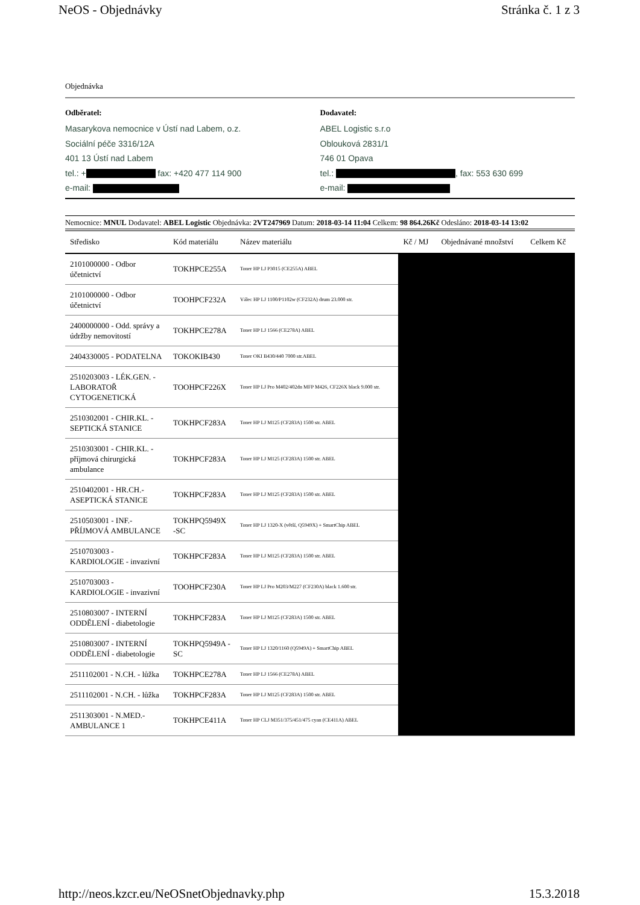NeOS - Objednávky Stránka č. 1 z 3
Objednávka
Odběratel:
Masarykova nemocnice v Ústí nad Labem, o.z.
Sociální péče 3316/12A
401 13 Ústí nad Labem
tel.: + fax: +420 477 114 900
e-mail:
Dodavatel:
ABEL Logistic s.r.o
Oblouková 2831/1
746 01 Opava
tel.: , fax: 553 630 699
e-mail:
Nemocnice: MNUL Dodavatel: ABEL Logistic Objednávka: 2VT247969 Datum: 2018-03-14 11:04 Celkem: 98 864.26Kč Odesláno: 2018-03-14 13:02
| Středisko | Kód materiálu | Název materiálu | Kč / MJ | Objednávané množství | Celkem Kč |
| --- | --- | --- | --- | --- | --- |
| 2101000000 - Odbor účetnictví | TOKHPCE255A | Toner HP LJ P3015 (CE255A) ABEL | | | |
| 2101000000 - Odbor účetnictví | TOOHPCF232A | Válec HP LJ 1100/P1102w (CF232A) drum 23.000 str. | | | |
| 2400000000 - Odd. správy a údržby nemovitostí | TOKHPCE278A | Toner HP LJ 1566 (CE278A) ABEL | | | |
| 2404330005 - PODATELNA | TOKOKIB430 | Toner OKI B430/440 7000 str.ABEL | | | |
| 2510203003 - LÉK.GEN. - LABORATOŘ CYTOGENETICKÁ | TOOHPCF226X | Toner HP LJ Pro M402/402dn MFP M426, CF226X black 9.000 str. | | | |
| 2510302001 - CHIR.KL. - SEPTICKÁ STANICE | TOKHPCF283A | Toner HP LJ M125 (CF283A) 1500 str. ABEL | | | |
| 2510303001 - CHIR.KL. - příjmová chirurgická ambulance | TOKHPCF283A | Toner HP LJ M125 (CF283A) 1500 str. ABEL | | | |
| 2510402001 - HR.CH.- ASEPTICKÁ STANICE | TOKHPCF283A | Toner HP LJ M125 (CF283A) 1500 str. ABEL | | | |
| 2510503001 - INF.- PŘÍJMOVÁ AMBULANCE | TOKHPQ5949X -SC | Toner HP LJ 1320-X (větší, Q5949X) + SmartChip ABEL | | | |
| 2510703003 - KARDIOLOGIE - invazivní | TOKHPCF283A | Toner HP LJ M125 (CF283A) 1500 str. ABEL | | | |
| 2510703003 - KARDIOLOGIE - invazivní | TOOHPCF230A | Toner HP LJ Pro M203/M227 (CF230A) black 1.600 str. | | | |
| 2510803007 - INTERNÍ ODDĚLENÍ - diabetologie | TOKHPCF283A | Toner HP LJ M125 (CF283A) 1500 str. ABEL | | | |
| 2510803007 - INTERNÍ ODDĚLENÍ - diabetologie | TOKHPQ5949A -SC | Toner HP LJ 1320/1160 (Q5949A) + SmartChip ABEL | | | |
| 2511102001 - N.CH. - lůžka | TOKHPCE278A | Toner HP LJ 1566 (CE278A) ABEL | | | |
| 2511102001 - N.CH. - lůžka | TOKHPCF283A | Toner HP LJ M125 (CF283A) 1500 str. ABEL | | | |
| 2511303001 - N.MED.- AMBULANCE 1 | TOKHPCE411A | Toner HP CLJ M351/375/451/475 cyan (CE411A) ABEL | | | |
http://neos.kzcr.eu/NeOSnetObjednavky.php 15.3.2018